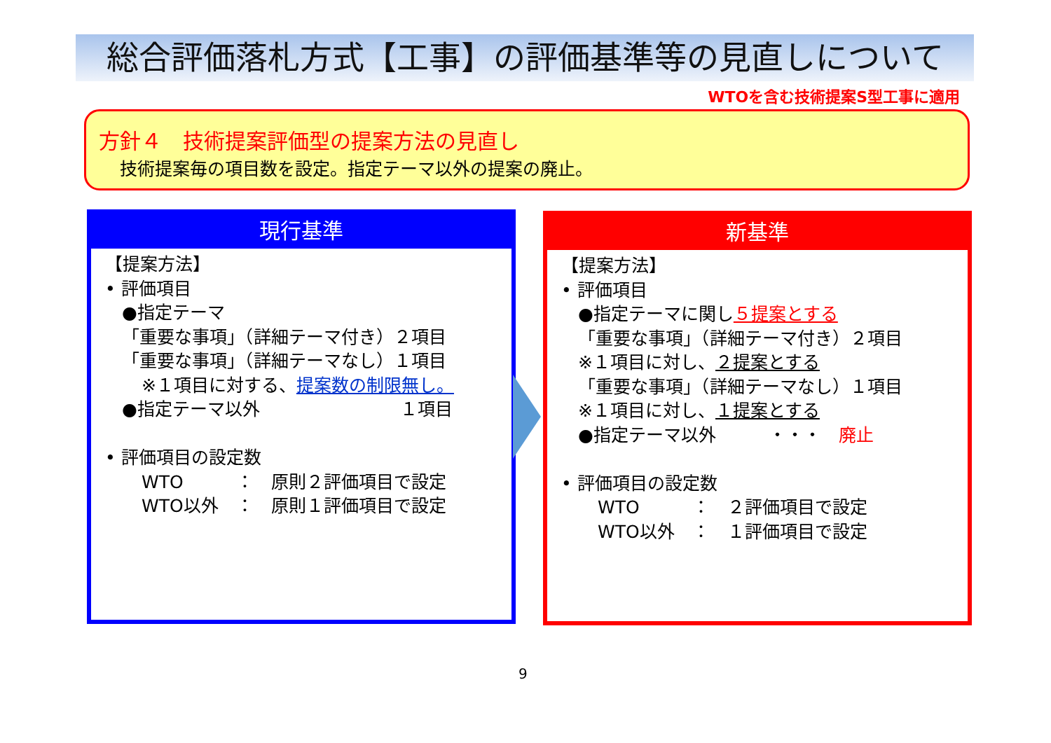総合評価落札方式【工事】の評価基準等の見直しについて
WTOを含む技術提案S型工事に適用
方針４　技術提案評価型の提案方法の見直し
技術提案毎の項目数を設定。指定テーマ以外の提案の廃止。
現行基準
【提案方法】
• 評価項目
●指定テーマ
「重要な事項」（詳細テーマ付き）２項目
「重要な事項」（詳細テーマなし）１項目
※１項目に対する、提案数の制限無し。
●指定テーマ以外　　　　　　　　１項目
• 評価項目の設定数
WTO　　　：　原則２評価項目で設定
WTO以外　：　原則１評価項目で設定
新基準
【提案方法】
• 評価項目
●指定テーマに関し５提案とする
「重要な事項」（詳細テーマ付き）２項目
※１項目に対し、２提案とする
「重要な事項」（詳細テーマなし）１項目
※１項目に対し、１提案とする
●指定テーマ以外　　　・・・　廃止
• 評価項目の設定数
WTO　　　：　２評価項目で設定
WTO以外　：　１評価項目で設定
9